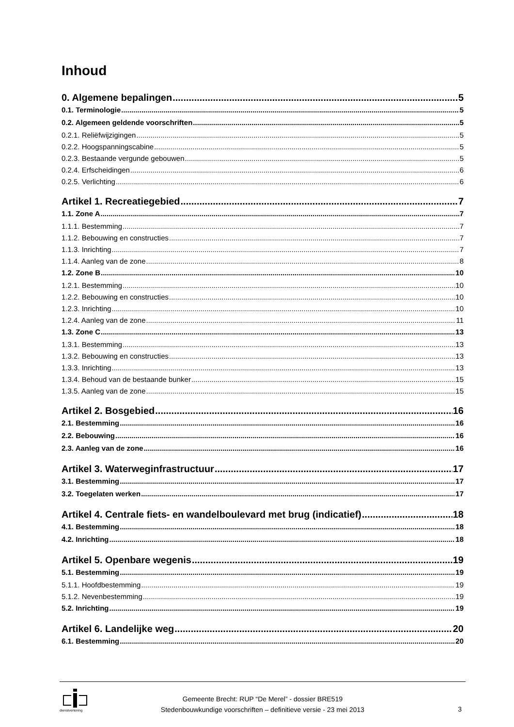Inhoud
0. Algemene bepalingen 5
0.1. Terminologie 5
0.2. Algemeen geldende voorschriften 5
0.2.1. Reliëfwijzigingen 5
0.2.2. Hoogspanningscabine 5
0.2.3. Bestaande vergunde gebouwen 5
0.2.4. Erfscheidingen 6
0.2.5. Verlichting 6
Artikel 1. Recreatiegebied 7
1.1. Zone A 7
1.1.1. Bestemming 7
1.1.2. Bebouwing en constructies 7
1.1.3. Inrichting 7
1.1.4. Aanleg van de zone 8
1.2. Zone B 10
1.2.1. Bestemming 10
1.2.2. Bebouwing en constructies 10
1.2.3. Inrichting 10
1.2.4. Aanleg van de zone 11
1.3. Zone C 13
1.3.1. Bestemming 13
1.3.2. Bebouwing en constructies 13
1.3.3. Inrichting 13
1.3.4. Behoud van de bestaande bunker 15
1.3.5. Aanleg van de zone 15
Artikel 2. Bosgebied 16
2.1. Bestemming 16
2.2. Bebouwing 16
2.3. Aanleg van de zone 16
Artikel 3. Waterweginfrastructuur 17
3.1. Bestemming 17
3.2. Toegelaten werken 17
Artikel 4. Centrale fiets- en wandelboulevard met brug (indicatief) 18
4.1. Bestemming 18
4.2. Inrichting 18
Artikel 5. Openbare wegenis 19
5.1. Bestemming 19
5.1.1. Hoofdbestemming 19
5.1.2. Nevenbestemming 19
5.2. Inrichting 19
Artikel 6. Landelijke weg 20
6.1. Bestemming 20
dienstverlening
Gemeente Brecht: RUP “De Merel” - dossier BRE519
Stedenbouwkundige voorschriften – definitieve versie - 23 mei 2013
3